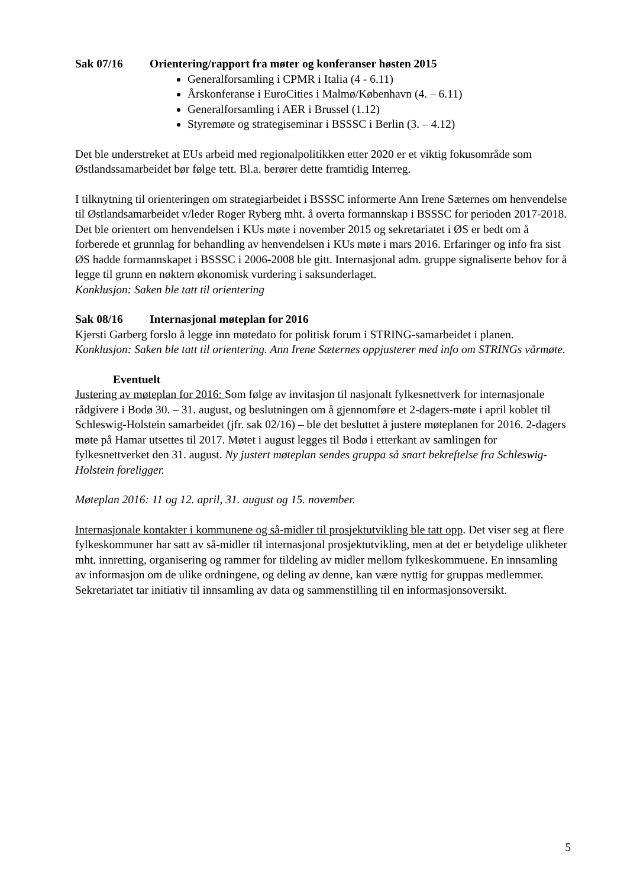Sak 07/16 Orientering/rapport fra møter og konferanser høsten 2015
Generalforsamling i CPMR i Italia (4 - 6.11)
Årskonferanse i EuroCities i Malmø/København (4. – 6.11)
Generalforsamling i AER i Brussel (1.12)
Styremøte og strategiseminar i BSSSC i Berlin (3. – 4.12)
Det ble understreket at EUs arbeid med regionalpolitikken etter 2020 er et viktig fokusområde som Østlandssamarbeidet bør følge tett. Bl.a. berører dette framtidig Interreg.
I tilknytning til orienteringen om strategiarbeidet i BSSSC informerte Ann Irene Sæternes om henvendelse til Østlandsamarbeidet v/leder Roger Ryberg mht. å overta formannskap i BSSSC for perioden 2017-2018. Det ble orientert om henvendelsen i KUs møte i november 2015 og sekretariatet i ØS er bedt om å forberede et grunnlag for behandling av henvendelsen i KUs møte i mars 2016. Erfaringer og info fra sist ØS hadde formannskapet i BSSSC i 2006-2008 ble gitt. Internasjonal adm. gruppe signaliserte behov for å legge til grunn en nøktern økonomisk vurdering i saksunderlaget.
Konklusjon: Saken ble tatt til orientering
Sak 08/16 Internasjonal møteplan for 2016
Kjersti Garberg forslo å legge inn møtedato for politisk forum i STRING-samarbeidet i planen.
Konklusjon: Saken ble tatt til orientering. Ann Irene Sæternes oppjusterer med info om STRINGs vårmøte.
Eventuelt
Justering av møteplan for 2016: Som følge av invitasjon til nasjonalt fylkesnettverk for internasjonale rådgivere i Bodø 30. – 31. august, og beslutningen om å gjennomføre et 2-dagers-møte i april koblet til Schleswig-Holstein samarbeidet (jfr. sak 02/16) – ble det besluttet å justere møteplanen for 2016. 2-dagers møte på Hamar utsettes til 2017. Møtet i august legges til Bodø i etterkant av samlingen for fylkesnettverket den 31. august. Ny justert møteplan sendes gruppa så snart bekreftelse fra Schleswig-Holstein foreligger.
Møteplan 2016: 11 og 12. april, 31. august og 15. november.
Internasjonale kontakter i kommunene og så-midler til prosjektutvikling ble tatt opp. Det viser seg at flere fylkeskommuner har satt av så-midler til internasjonal prosjektutvikling, men at det er betydelige ulikheter mht. innretting, organisering og rammer for tildeling av midler mellom fylkeskommuene. En innsamling av informasjon om de ulike ordningene, og deling av denne, kan være nyttig for gruppas medlemmer. Sekretariatet tar initiativ til innsamling av data og sammenstilling til en informasjonsoversikt.
5